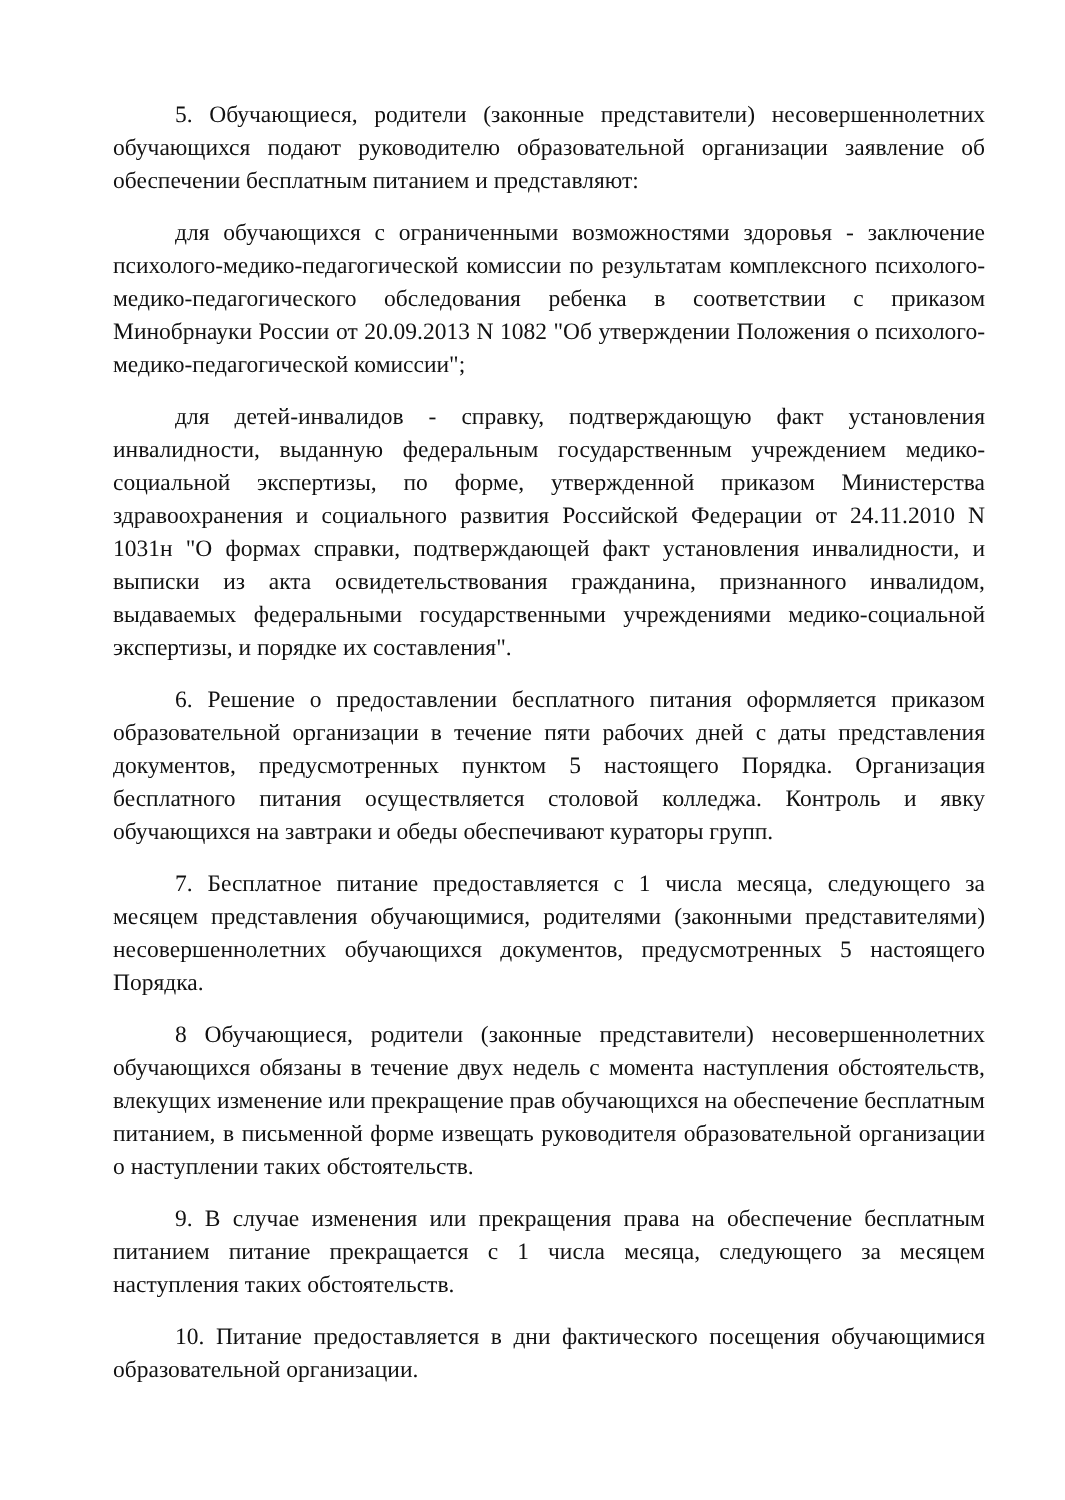5. Обучающиеся, родители (законные представители) несовершеннолетних обучающихся подают руководителю образовательной организации заявление об обеспечении бесплатным питанием и представляют:
для обучающихся с ограниченными возможностями здоровья - заключение психолого-медико-педагогической комиссии по результатам комплексного психолого-медико-педагогического обследования ребенка в соответствии с приказом Минобрнауки России от 20.09.2013 N 1082 "Об утверждении Положения о психолого-медико-педагогической комиссии";
для детей-инвалидов - справку, подтверждающую факт установления инвалидности, выданную федеральным государственным учреждением медико-социальной экспертизы, по форме, утвержденной приказом Министерства здравоохранения и социального развития Российской Федерации от 24.11.2010 N 1031н "О формах справки, подтверждающей факт установления инвалидности, и выписки из акта освидетельствования гражданина, признанного инвалидом, выдаваемых федеральными государственными учреждениями медико-социальной экспертизы, и порядке их составления".
6. Решение о предоставлении бесплатного питания оформляется приказом образовательной организации в течение пяти рабочих дней с даты представления документов, предусмотренных пунктом 5 настоящего Порядка. Организация бесплатного питания осуществляется столовой колледжа. Контроль и явку обучающихся на завтраки и обеды обеспечивают кураторы групп.
7. Бесплатное питание предоставляется с 1 числа месяца, следующего за месяцем представления обучающимися, родителями (законными представителями) несовершеннолетних обучающихся документов, предусмотренных 5 настоящего Порядка.
8 Обучающиеся, родители (законные представители) несовершеннолетних обучающихся обязаны в течение двух недель с момента наступления обстоятельств, влекущих изменение или прекращение прав обучающихся на обеспечение бесплатным питанием, в письменной форме извещать руководителя образовательной организации о наступлении таких обстоятельств.
9. В случае изменения или прекращения права на обеспечение бесплатным питанием питание прекращается с 1 числа месяца, следующего за месяцем наступления таких обстоятельств.
10. Питание предоставляется в дни фактического посещения обучающимися образовательной организации.